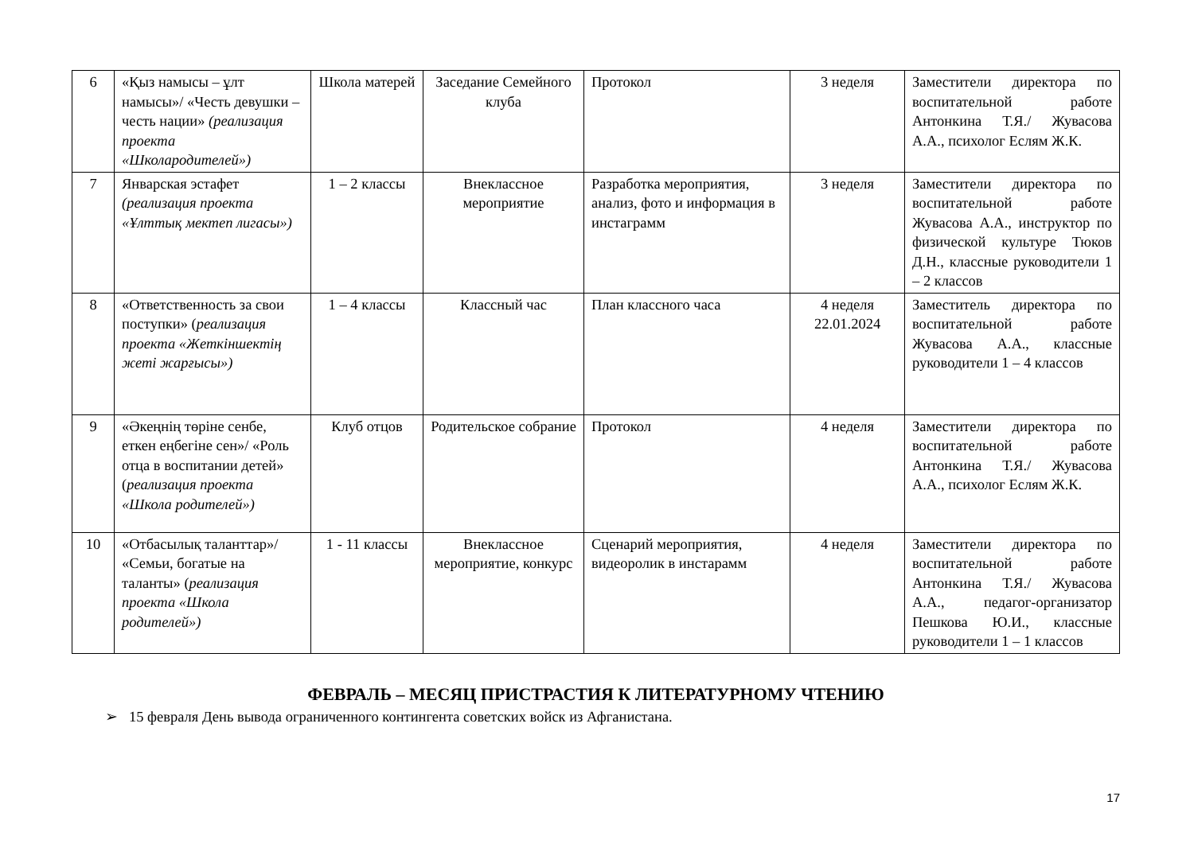| 6 | «Қыз намысы – ұлт намысы»/ «Честь девушки – честь нации» (реализация проекта «Школародителей») | Школа матерей | Заседание Семейного клуба | Протокол | 3 неделя | Заместители директора по воспитательной работе Антонкина Т.Я./ Жувасова А.А., психолог Еслям Ж.К. |
| 7 | Январская эстафет (реализация проекта «Ұлттық мектеп лигасы») | 1 – 2 классы | Внеклассное мероприятие | Разработка мероприятия, анализ, фото и информация в инстаграмм | 3 неделя | Заместители директора по воспитательной работе Жувасова А.А., инструктор по физической культуре Тюков Д.Н., классные руководители 1 – 2 классов |
| 8 | «Ответственность за свои поступки» ( реализация проекта «Жеткіншектің жеті жарғысы») | 1 – 4 классы | Классный час | План классного часа | 4 неделя 22.01.2024 | Заместитель директора по воспитательной работе Жувасова А.А., классные руководители 1 – 4 классов |
| 9 | «Әкеңнің төріне сенбе, еткен еңбегіне сен»/ «Роль отца в воспитании детей» ( реализация проекта «Школа родителей») | Клуб отцов | Родительское собрание | Протокол | 4 неделя | Заместители директора по воспитательной работе Антонкина Т.Я./ Жувасова А.А., психолог Еслям Ж.К. |
| 10 | «Отбасылық таланттар»/ «Семьи, богатые на таланты» ( реализация проекта «Школа родителей») | 1 - 11 классы | Внеклассное мероприятие, конкурс | Сценарий мероприятия, видеоролик в инстарамм | 4 неделя | Заместители директора по воспитательной работе Антонкина Т.Я./ Жувасова А.А., педагог-организатор Пешкова Ю.И., классные руководители 1 – 1 классов |
ФЕВРАЛЬ – МЕСЯЦ ПРИСТРАСТИЯ К ЛИТЕРАТУРНОМУ ЧТЕНИЮ
➢ 15 февраля День вывода ограниченного контингента советских войск из Афганистана.
17